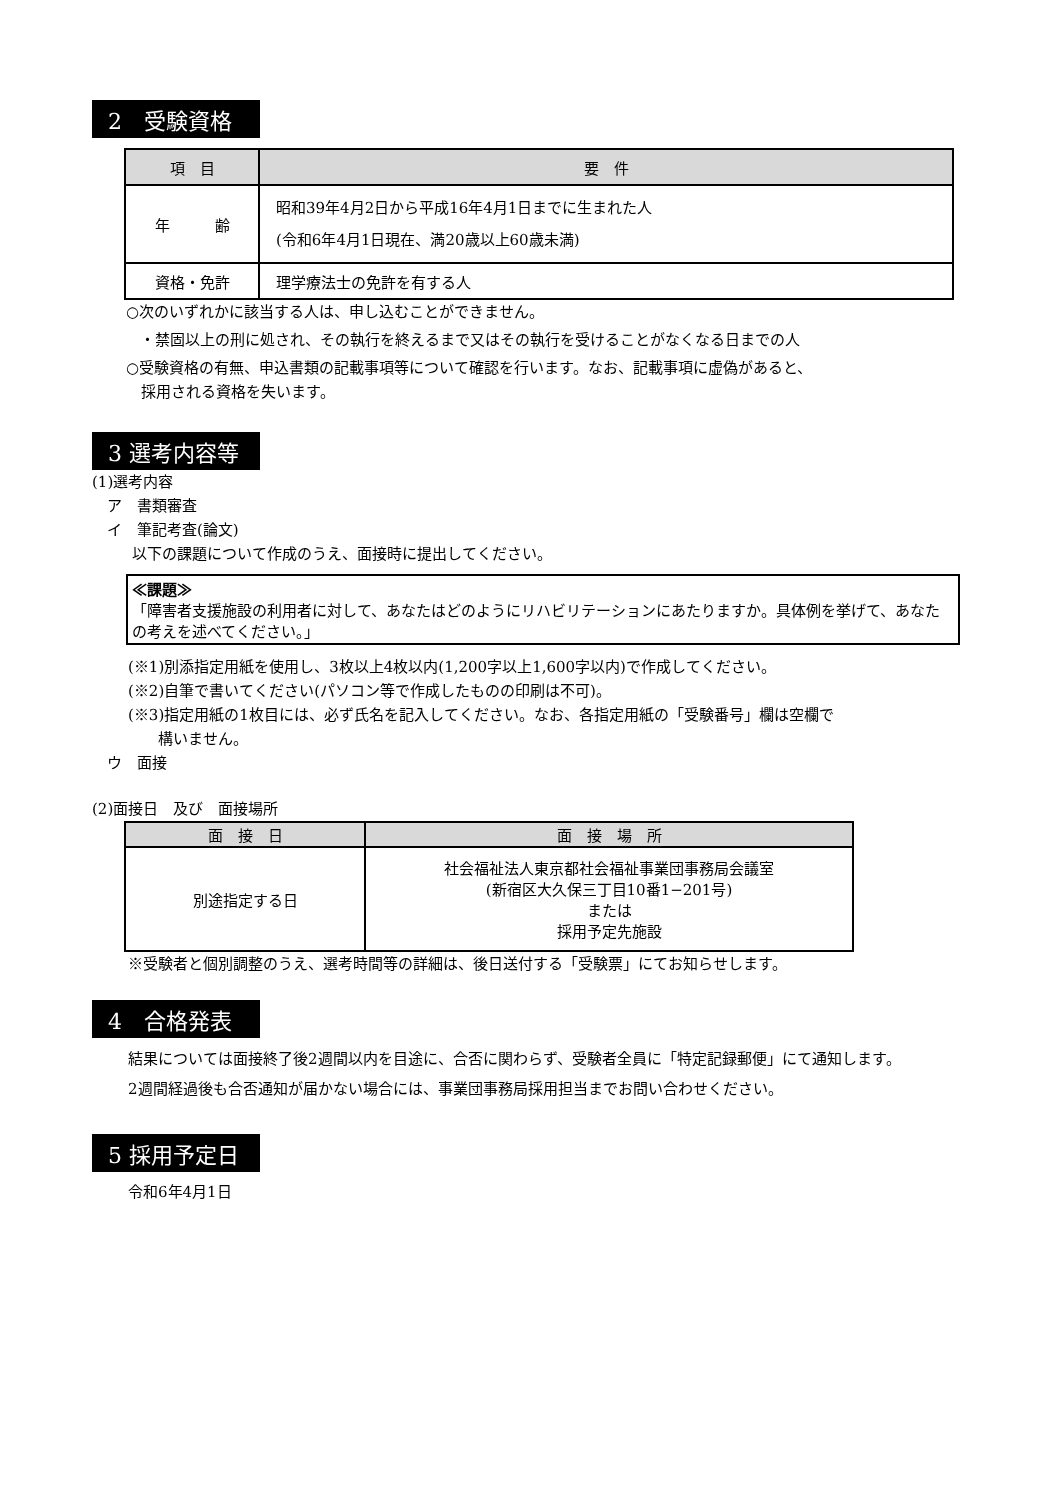2　受験資格
| 項 目 | 要 件 |
| --- | --- |
| 年 齢 | 昭和39年4月2日から平成16年4月1日までに生まれた人 (令和6年4月1日現在、満20歳以上60歳未満) |
| 資格・免許 | 理学療法士の免許を有する人 |
○次のいずれかに該当する人は、申し込むことができません。
・禁固以上の刑に処され、その執行を終えるまで又はその執行を受けることがなくなる日までの人
○受験資格の有無、申込書類の記載事項等について確認を行います。なお、記載事項に虚偽があると、
　採用される資格を失います。
3 選考内容等
(1)選考内容
　ア　書類審査
　イ　筆記考査(論文)
以下の課題について作成のうえ、面接時に提出してください。
≪課題≫
「障害者支援施設の利用者に対して、あなたはどのようにリハビリテーションにあたりますか。具体例を挙げて、あなたの考えを述べてください。」
(※1)別添指定用紙を使用し、3枚以上4枚以内(1,200字以上1,600字以内)で作成してください。
(※2)自筆で書いてください(パソコン等で作成したものの印刷は不可)。
(※3)指定用紙の1枚目には、必ず氏名を記入してください。なお、各指定用紙の「受験番号」欄は空欄で
　　構いません。
　ウ　面接
(2)面接日　及び　面接場所
| 面 接 日 | 面 接 場 所 |
| --- | --- |
| 別途指定する日 | 社会福祉法人東京都社会福祉事業団事務局会議室 (新宿区大久保三丁目10番1−201号) または 採用予定先施設 |
※受験者と個別調整のうえ、選考時間等の詳細は、後日送付する「受験票」にてお知らせします。
4　合格発表
結果については面接終了後2週間以内を目途に、合否に関わらず、受験者全員に「特定記録郵便」にて通知します。
2週間経過後も合否通知が届かない場合には、事業団事務局採用担当までお問い合わせください。
5 採用予定日
令和6年4月1日